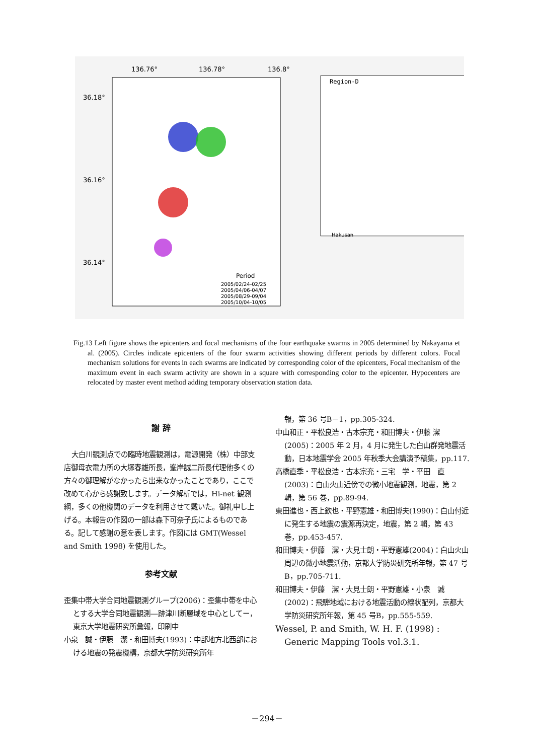136.76°
136.78°
136.8°
36.18°
36.16°
36.14°
Period
2005/02/24-02/25
2005/04/06-04/07
2005/08/29-09/04
2005/10/04-10/05
Region-D
Hakusan
Fig.13 Left figure shows the epicenters and focal mechanisms of the four earthquake swarms in 2005 determined by Nakayama et al. (2005). Circles indicate epicenters of the four swarm activities showing different periods by different colors. Focal mechanism solutions for events in each swarms are indicated by corresponding color of the epicenters, Focal mechanism of the maximum event in each swarm activity are shown in a square with corresponding color to the epicenter. Hypocenters are relocated by master event method adding temporary observation station data.
謝 辞
大白川観測点での臨時地震観測は，電源開発（株）中部支店御母衣電力所の大塚春雄所長，峯岸誠二所長代理他多くの方々の御理解がなかったら出来なかったことであり，ここで改めて心から感謝致します。データ解析では，Hi-net 観測網，多くの他機関のデータを利用させて戴いた。御礼申し上げる。本報告の作図の一部は森下可奈子氏によるものである。記して感謝の意を表します。作図には GMT(Wessel and Smith 1998) を使用した。
参考文献
歪集中帯大学合同地震観測グループ(2006)：歪集中帯を中心とする大学合同地震観測―跡津川断層域を中心としてー，東京大学地震研究所彙報，印刷中
小泉　誠・伊藤　潔・和田博夫(1993)：中部地方北西部における地震の発震機構，京都大学防災研究所年
報，第 36 号B－1，pp.305-324.
中山和正・平松良浩・古本宗充・和田博夫・伊藤 潔(2005)：2005 年 2 月，4 月に発生した白山群発地震活動，日本地震学会 2005 年秋季大会講演予稿集，pp.117.
高橋直季・平松良浩・古本宗充・三宅　学・平田　直(2003)：白山火山近傍での微小地震観測，地震，第 2 輯，第 56 巻，pp.89-94.
東田進也・西上欽也・平野憲雄・和田博夫(1990)：白山付近に発生する地震の震源再決定，地震，第 2 輯，第 43 巻，pp.453-457.
和田博夫・伊藤　潔・大見士朗・平野憲雄(2004)：白山火山周辺の微小地震活動，京都大学防災研究所年報，第 47 号B，pp.705-711.
和田博夫・伊藤　潔・大見士朗・平野憲雄・小泉　誠(2002)：飛騨地域における地震活動の線状配列，京都大学防災研究所年報，第 45 号B，pp.555-559.
Wessel, P. and Smith, W. H. F. (1998) : Generic Mapping Tools vol.3.1.
－294－